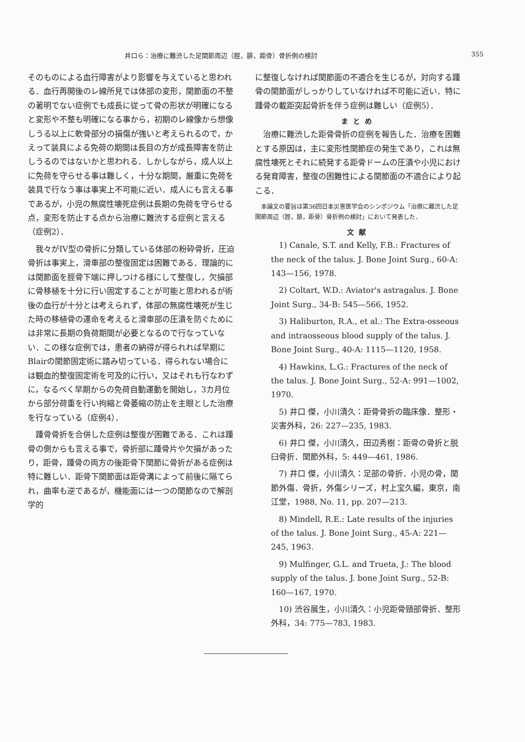井口ら：治療に難渋した足関節周辺（脛，腓，距骨）骨折例の検討 355
そのものによる血行障害がより影響を与えていると思われる．血行再開後のレ線所見では体部の変形，関節面の不整の著明でない症例でも成長に従って骨の形状が明確になると変形や不整も明確になる事から，初期のレ線像から想像しうる以上に軟骨部分の損傷が強いと考えられるので，かえって装具による免荷の期間は長目の方が成長障害を防止しうるのではないかと思われる．しかしながら，成人以上に免荷を守らせる事は難しく，十分な期間，厳重に免荷を装具で行なう事は事実上不可能に近い．成人にも言える事であるが，小児の無腐性壊死症例は長期の免荷を守らせる点，変形を防止する点から治療に難渋する症例と言える（症例2）．
我々がIV型の骨折に分類している体部の粉砕骨折，圧迫骨折は事実上，滑車部の整復固定は困難である．理論的には関節面を脛骨下端に押しつける様にして整復し，欠損部に骨移植を十分に行い固定することが可能と思われるが術後の血行が十分とは考えられず，体部の無腐性壊死が生じた時の移植骨の運命を考えると滑車部の圧潰を防ぐためには非常に長期の負荷期間が必要となるので行なっていない．この様な症例では，患者の納得が得られれば早期にBlairの関節固定術に踏み切っている．得られない場合には観血的整復固定術を可及的に行い，又はそれも行なわずに，なるべく早期からの免荷自動運動を開始し，3カ月位から部分荷重を行い拘縮と骨萎縮の防止を主眼とした治療を行なっている（症例4）．
踵骨骨折を合併した症例は整復が困難である．これは踵骨の側からも言える事で，骨折部に踵骨片や欠損があったり，距骨，踵骨の両方の後距骨下関節に骨折がある症例は特に難しい．距骨下関節面は距骨溝によって前後に隔てられ，曲率も逆であるが，機能面には一つの関節なので解剖学的
に整復しなければ関節面の不適合を生じるが，対向する踵骨の関節面がしっかりしていなければ不可能に近い．特に踵骨の載距突起骨折を伴う症例は難しい（症例5）．
まとめ
治療に難渋した距骨骨折の症例を報告した．治療を困難とする原因は，主に変形性関節症の発生であり，これは無腐性壊死とそれに続発する距骨ドームの圧潰や小児における発育障害，整復の困難性による関節面の不適合により起こる．
本論文の要旨は第36回日本災害医学会のシンポジウム「治療に難渋した足関節周辺（脛，腓，距骨）骨折例の検討」において発表した．
文献
1) Canale, S.T. and Kelly, F.B.: Fractures of the neck of the talus. J. Bone Joint Surg., 60-A: 143—156, 1978.
2) Coltart, W.D.: Aviator's astragalus. J. Bone Joint Surg., 34-B: 545—566, 1952.
3) Haliburton, R.A., et al.: The Extra-osseous and intraosseous blood supply of the talus. J. Bone Joint Surg., 40-A: 1115—1120, 1958.
4) Hawkins, L.G.: Fractures of the neck of the talus. J. Bone Joint Surg., 52-A: 991—1002, 1970.
5) 井口 傑，小川清久：距骨骨折の臨床像．整形・災害外科，26: 227—235, 1983.
6) 井口 傑，小川清久，田辺秀樹：距骨の骨折と脱臼骨折．関節外科，5: 449—461, 1986.
7) 井口 傑，小川清久：足部の骨折．小児の骨，関節外傷．骨折，外傷シリーズ，村上宝久編，東京，南江堂，1988, No. 11, pp. 207—213.
8) Mindell, R.E.: Late results of the injuries of the talus. J. Bone Joint Surg., 45-A: 221—245, 1963.
9) Mulfinger, G.L. and Trueta, J.: The blood supply of the talus. J. bone Joint Surg., 52-B: 160—167, 1970.
10) 渋谷展生，小川清久：小児距骨頸部骨折．整形外科，34: 775—783, 1983.